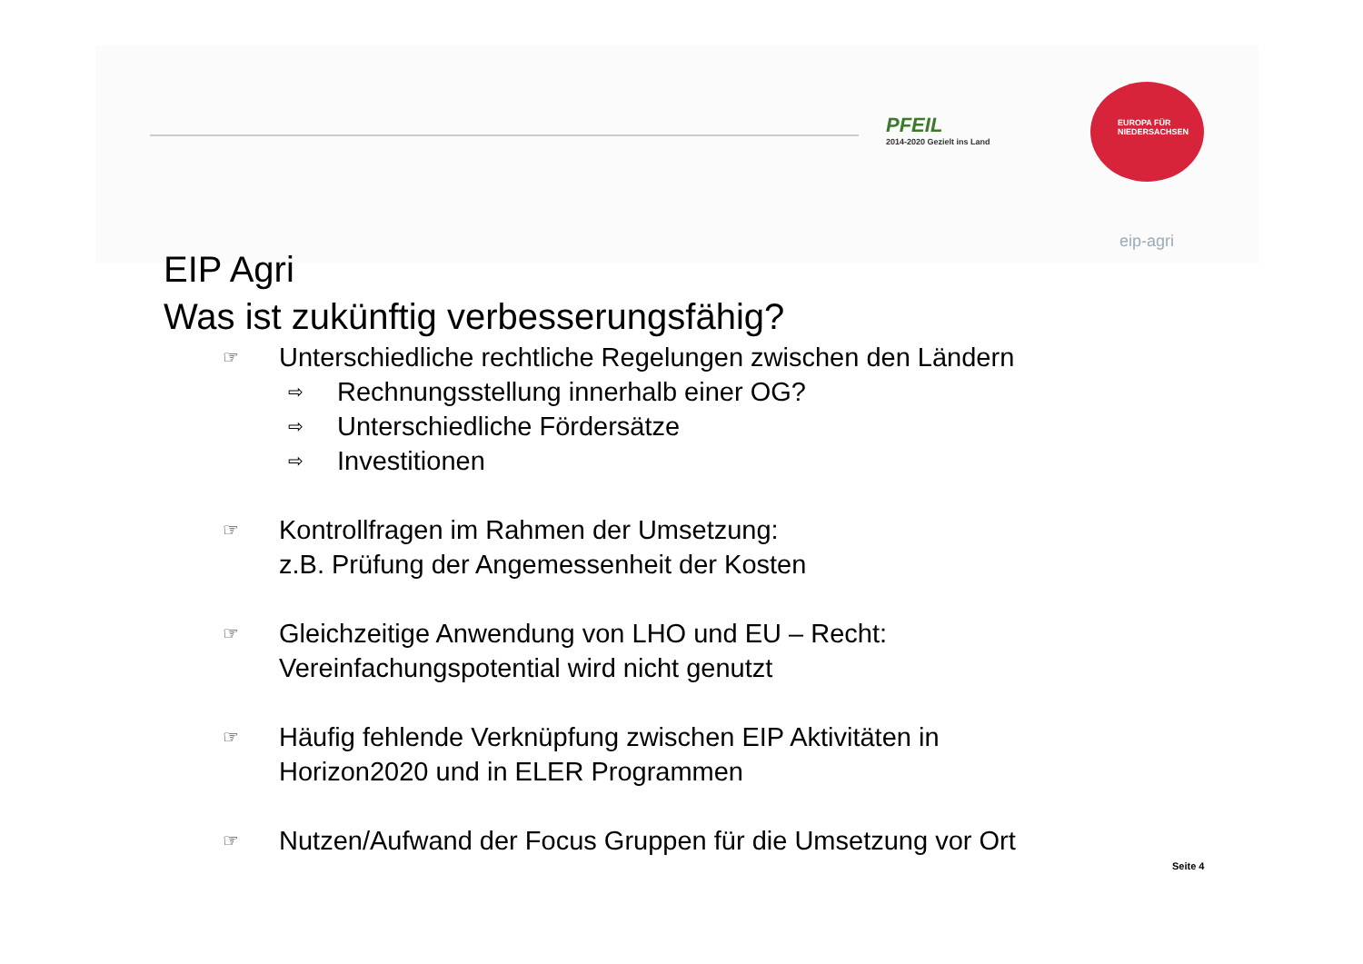PFEIL
2014-2020 Gezielt ins Land
EUROPA FÜR
NIEDERSACHSEN
eip-agri
EIP Agri
Was ist zukünftig verbesserungsfähig?
☞ Unterschiedliche rechtliche Regelungen zwischen den Ländern
⇨ Rechnungsstellung innerhalb einer OG?
⇨ Unterschiedliche Fördersätze
⇨ Investitionen
☞ Kontrollfragen im Rahmen der Umsetzung:
z.B. Prüfung der Angemessenheit der Kosten
☞ Gleichzeitige Anwendung von LHO und EU – Recht:
Vereinfachungspotential wird nicht genutzt
☞ Häufig fehlende Verknüpfung zwischen EIP Aktivitäten in
Horizon2020 und in ELER Programmen
☞ Nutzen/Aufwand der Focus Gruppen für die Umsetzung vor Ort
Seite 4